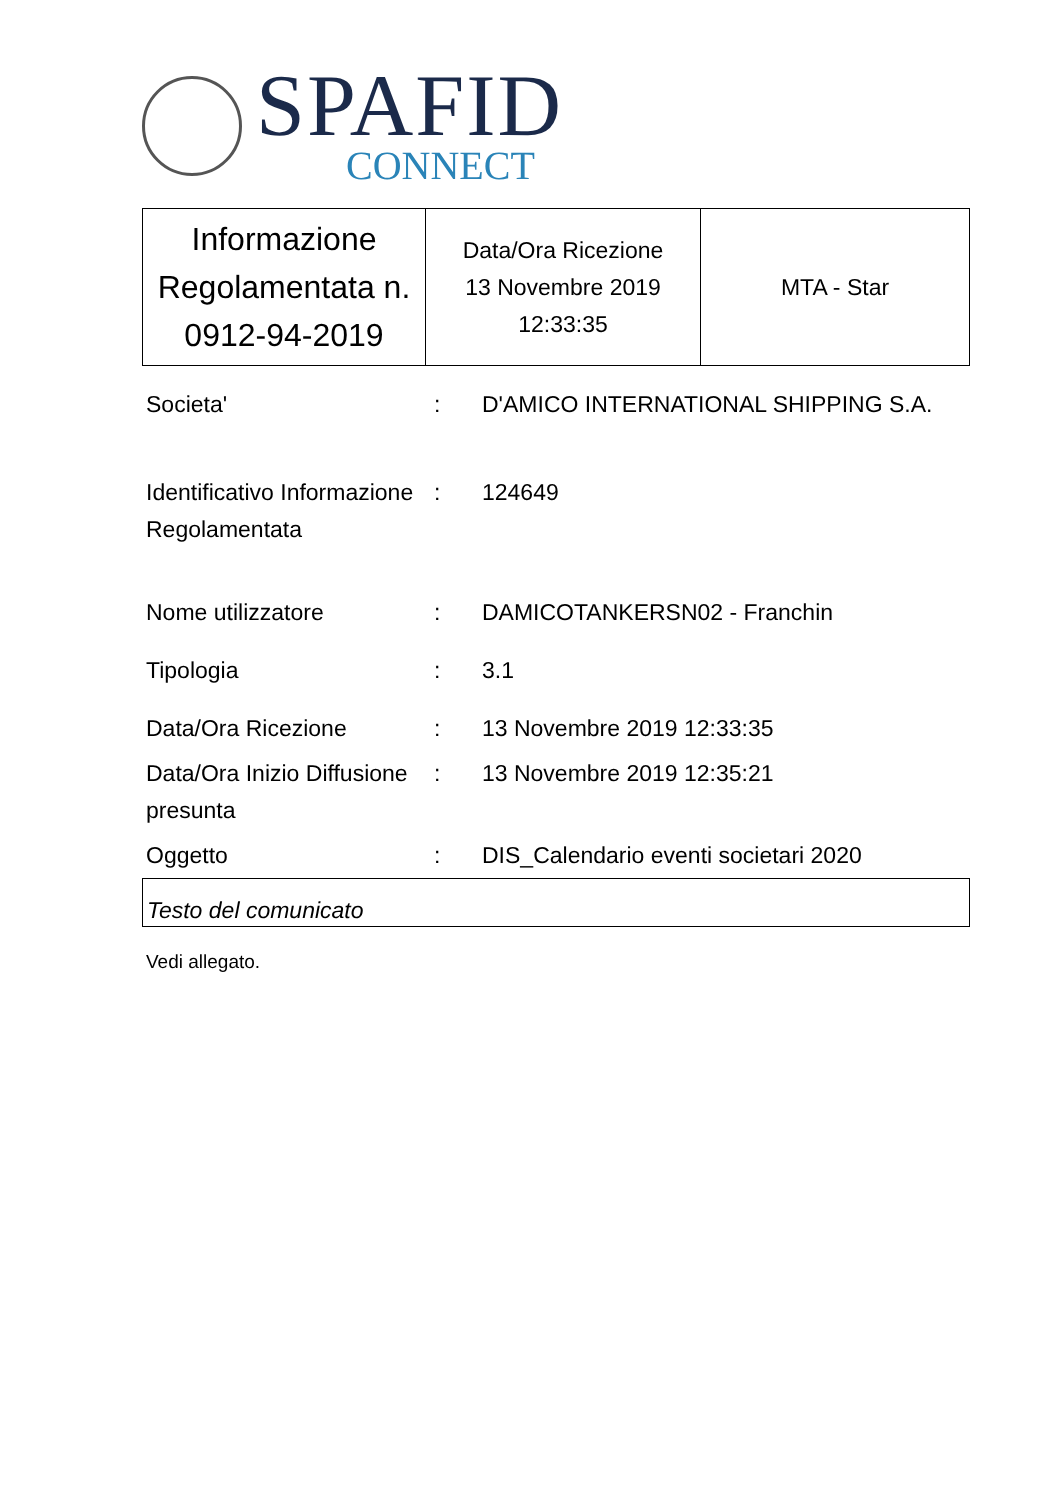SPAFID
CONNECT
| Informazione Regolamentata n. 0912-94-2019 | Data/Ora Ricezione 13 Novembre 2019 12:33:35 | MTA - Star |
| Societa' | : | D'AMICO INTERNATIONAL SHIPPING S.A. |
| Identificativo Informazione Regolamentata | : | 124649 |
| Nome utilizzatore | : | DAMICOTANKERSN02 - Franchin |
| Tipologia | : | 3.1 |
| Data/Ora Ricezione | : | 13 Novembre 2019 12:33:35 |
| Data/Ora Inizio Diffusione presunta | : | 13 Novembre 2019 12:35:21 |
| Oggetto | : | DIS_Calendario eventi societari 2020 |
Testo del comunicato
Vedi allegato.